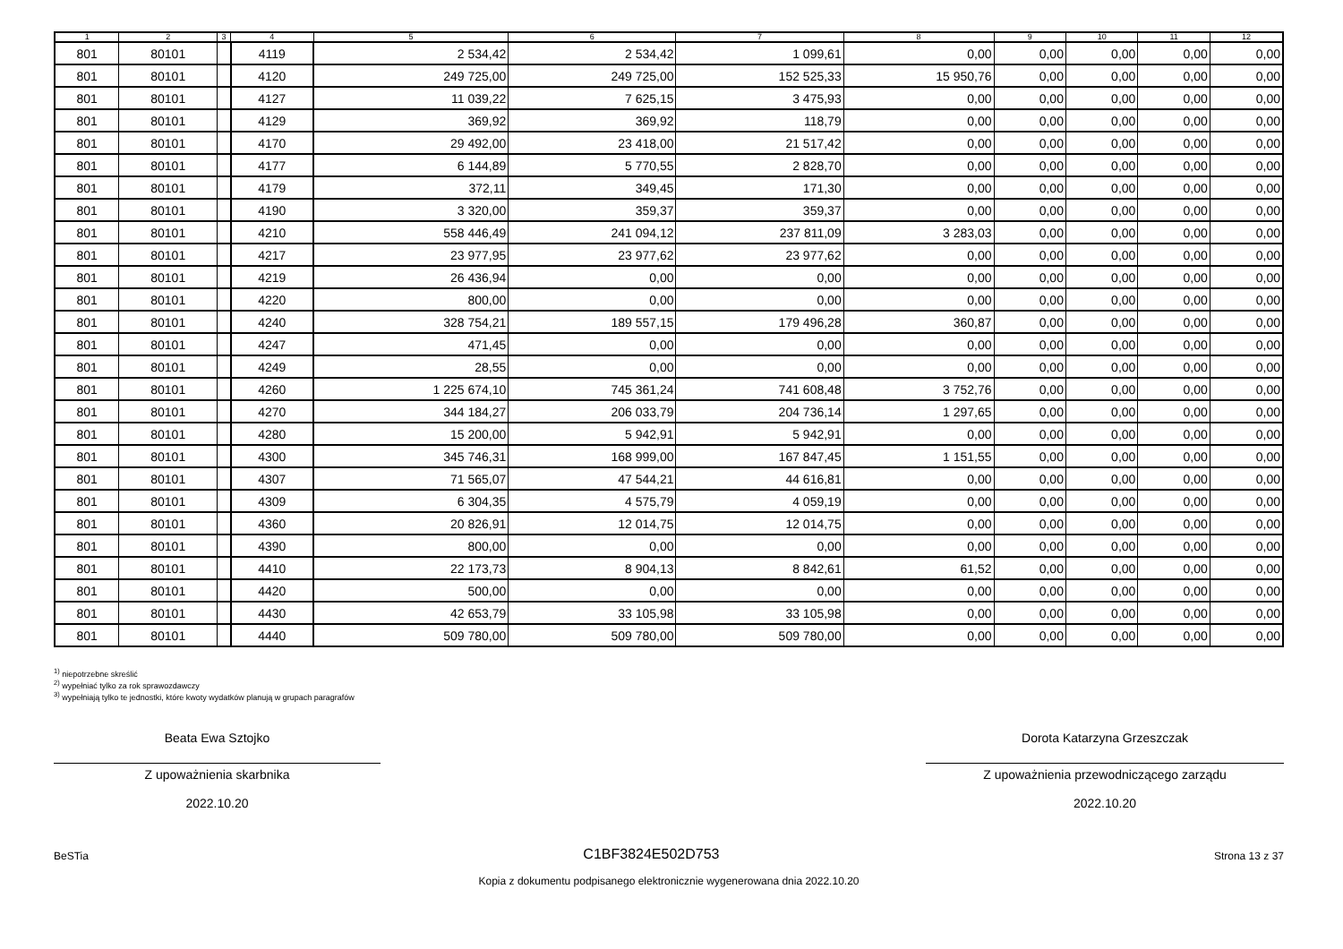| 1 | 2 | 3 | 4 | 5 | 6 | 7 | 8 | 9 | 10 | 11 | 12 |
| --- | --- | --- | --- | --- | --- | --- | --- | --- | --- | --- | --- |
| 801 | 80101 | | 4119 | 2 534,42 | 2 534,42 | 1 099,61 | 0,00 | 0,00 | 0,00 | 0,00 | 0,00 |
| 801 | 80101 | | 4120 | 249 725,00 | 249 725,00 | 152 525,33 | 15 950,76 | 0,00 | 0,00 | 0,00 | 0,00 |
| 801 | 80101 | | 4127 | 11 039,22 | 7 625,15 | 3 475,93 | 0,00 | 0,00 | 0,00 | 0,00 | 0,00 |
| 801 | 80101 | | 4129 | 369,92 | 369,92 | 118,79 | 0,00 | 0,00 | 0,00 | 0,00 | 0,00 |
| 801 | 80101 | | 4170 | 29 492,00 | 23 418,00 | 21 517,42 | 0,00 | 0,00 | 0,00 | 0,00 | 0,00 |
| 801 | 80101 | | 4177 | 6 144,89 | 5 770,55 | 2 828,70 | 0,00 | 0,00 | 0,00 | 0,00 | 0,00 |
| 801 | 80101 | | 4179 | 372,11 | 349,45 | 171,30 | 0,00 | 0,00 | 0,00 | 0,00 | 0,00 |
| 801 | 80101 | | 4190 | 3 320,00 | 359,37 | 359,37 | 0,00 | 0,00 | 0,00 | 0,00 | 0,00 |
| 801 | 80101 | | 4210 | 558 446,49 | 241 094,12 | 237 811,09 | 3 283,03 | 0,00 | 0,00 | 0,00 | 0,00 |
| 801 | 80101 | | 4217 | 23 977,95 | 23 977,62 | 23 977,62 | 0,00 | 0,00 | 0,00 | 0,00 | 0,00 |
| 801 | 80101 | | 4219 | 26 436,94 | 0,00 | 0,00 | 0,00 | 0,00 | 0,00 | 0,00 | 0,00 |
| 801 | 80101 | | 4220 | 800,00 | 0,00 | 0,00 | 0,00 | 0,00 | 0,00 | 0,00 | 0,00 |
| 801 | 80101 | | 4240 | 328 754,21 | 189 557,15 | 179 496,28 | 360,87 | 0,00 | 0,00 | 0,00 | 0,00 |
| 801 | 80101 | | 4247 | 471,45 | 0,00 | 0,00 | 0,00 | 0,00 | 0,00 | 0,00 | 0,00 |
| 801 | 80101 | | 4249 | 28,55 | 0,00 | 0,00 | 0,00 | 0,00 | 0,00 | 0,00 | 0,00 |
| 801 | 80101 | | 4260 | 1 225 674,10 | 745 361,24 | 741 608,48 | 3 752,76 | 0,00 | 0,00 | 0,00 | 0,00 |
| 801 | 80101 | | 4270 | 344 184,27 | 206 033,79 | 204 736,14 | 1 297,65 | 0,00 | 0,00 | 0,00 | 0,00 |
| 801 | 80101 | | 4280 | 15 200,00 | 5 942,91 | 5 942,91 | 0,00 | 0,00 | 0,00 | 0,00 | 0,00 |
| 801 | 80101 | | 4300 | 345 746,31 | 168 999,00 | 167 847,45 | 1 151,55 | 0,00 | 0,00 | 0,00 | 0,00 |
| 801 | 80101 | | 4307 | 71 565,07 | 47 544,21 | 44 616,81 | 0,00 | 0,00 | 0,00 | 0,00 | 0,00 |
| 801 | 80101 | | 4309 | 6 304,35 | 4 575,79 | 4 059,19 | 0,00 | 0,00 | 0,00 | 0,00 | 0,00 |
| 801 | 80101 | | 4360 | 20 826,91 | 12 014,75 | 12 014,75 | 0,00 | 0,00 | 0,00 | 0,00 | 0,00 |
| 801 | 80101 | | 4390 | 800,00 | 0,00 | 0,00 | 0,00 | 0,00 | 0,00 | 0,00 | 0,00 |
| 801 | 80101 | | 4410 | 22 173,73 | 8 904,13 | 8 842,61 | 61,52 | 0,00 | 0,00 | 0,00 | 0,00 |
| 801 | 80101 | | 4420 | 500,00 | 0,00 | 0,00 | 0,00 | 0,00 | 0,00 | 0,00 | 0,00 |
| 801 | 80101 | | 4430 | 42 653,79 | 33 105,98 | 33 105,98 | 0,00 | 0,00 | 0,00 | 0,00 | 0,00 |
| 801 | 80101 | | 4440 | 509 780,00 | 509 780,00 | 509 780,00 | 0,00 | 0,00 | 0,00 | 0,00 | 0,00 |
<sup>1)</sup> niepotrzebne skreślić
<sup>2)</sup> wypełniać tylko za rok sprawozdawczy
<sup>3)</sup> wypełniają tylko te jednostki, które kwoty wydatków planują w grupach paragrafów
Beata Ewa Sztojko
Z upoważnienia skarbnika
2022.10.20
Dorota Katarzyna Grzeszczak
Z upoważnienia przewodniczącego zarządu
2022.10.20
BeSTia
C1BF3824E502D753
Strona 13 z 37
Kopia z dokumentu podpisanego elektronicznie wygenerowana dnia 2022.10.20